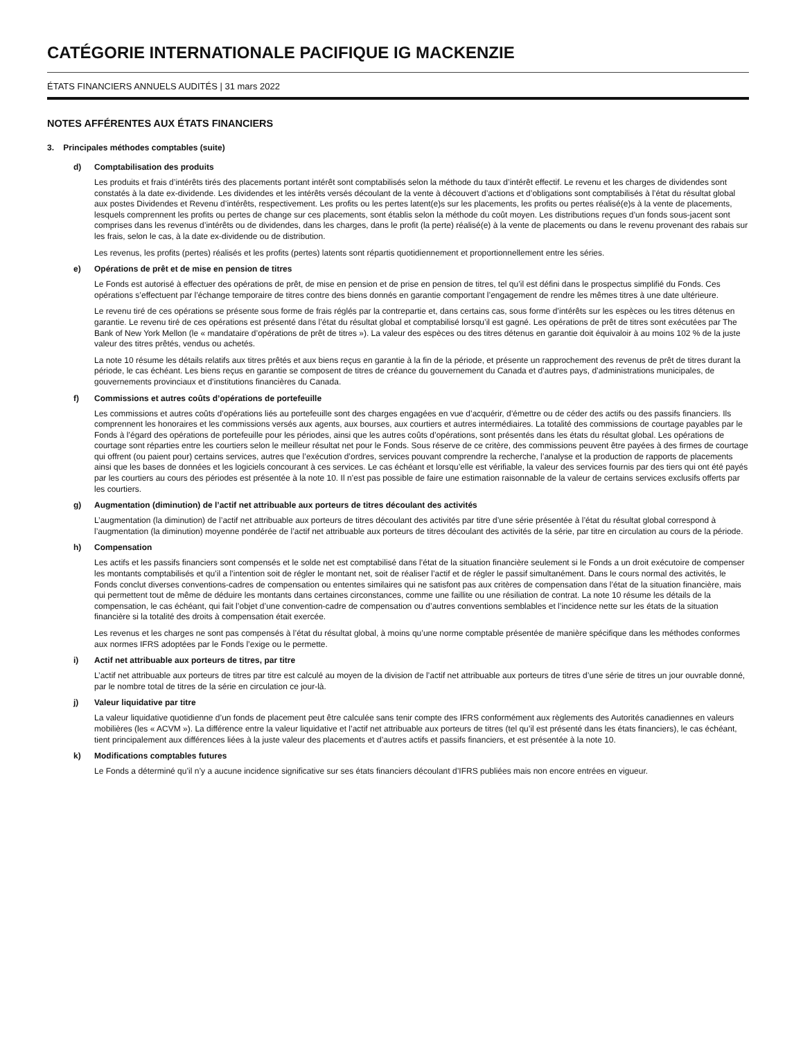CATÉGORIE INTERNATIONALE PACIFIQUE IG MACKENZIE
ÉTATS FINANCIERS ANNUELS AUDITÉS | 31 mars 2022
NOTES AFFÉRENTES AUX ÉTATS FINANCIERS
3. Principales méthodes comptables (suite)
d) Comptabilisation des produits
Les produits et frais d’intérêts tirés des placements portant intérêt sont comptabilisés selon la méthode du taux d’intérêt effectif. Le revenu et les charges de dividendes sont constatés à la date ex-dividende. Les dividendes et les intérêts versés découlant de la vente à découvert d’actions et d’obligations sont comptabilisés à l’état du résultat global aux postes Dividendes et Revenu d’intérêts, respectivement. Les profits ou les pertes latent(e)s sur les placements, les profits ou pertes réalisé(e)s à la vente de placements, lesquels comprennent les profits ou pertes de change sur ces placements, sont établis selon la méthode du coût moyen. Les distributions reçues d’un fonds sous-jacent sont comprises dans les revenus d’intérêts ou de dividendes, dans les charges, dans le profit (la perte) réalisé(e) à la vente de placements ou dans le revenu provenant des rabais sur les frais, selon le cas, à la date ex-dividende ou de distribution.
Les revenus, les profits (pertes) réalisés et les profits (pertes) latents sont répartis quotidiennement et proportionnellement entre les séries.
e) Opérations de prêt et de mise en pension de titres
Le Fonds est autorisé à effectuer des opérations de prêt, de mise en pension et de prise en pension de titres, tel qu’il est défini dans le prospectus simplifié du Fonds. Ces opérations s’effectuent par l’échange temporaire de titres contre des biens donnés en garantie comportant l’engagement de rendre les mêmes titres à une date ultérieure.
Le revenu tiré de ces opérations se présente sous forme de frais réglés par la contrepartie et, dans certains cas, sous forme d’intérêts sur les espèces ou les titres détenus en garantie. Le revenu tiré de ces opérations est présenté dans l’état du résultat global et comptabilisé lorsqu’il est gagné. Les opérations de prêt de titres sont exécutées par The Bank of New York Mellon (le « mandataire d’opérations de prêt de titres »). La valeur des espèces ou des titres détenus en garantie doit équivaloir à au moins 102 % de la juste valeur des titres prêtés, vendus ou achetés.
La note 10 résume les détails relatifs aux titres prêtés et aux biens reçus en garantie à la fin de la période, et présente un rapprochement des revenus de prêt de titres durant la période, le cas échéant. Les biens reçus en garantie se composent de titres de créance du gouvernement du Canada et d’autres pays, d’administrations municipales, de gouvernements provinciaux et d’institutions financières du Canada.
f) Commissions et autres coûts d’opérations de portefeuille
Les commissions et autres coûts d’opérations liés au portefeuille sont des charges engagées en vue d’acquérir, d’émettre ou de céder des actifs ou des passifs financiers. Ils comprennent les honoraires et les commissions versés aux agents, aux bourses, aux courtiers et autres intermédiaires. La totalité des commissions de courtage payables par le Fonds à l’égard des opérations de portefeuille pour les périodes, ainsi que les autres coûts d’opérations, sont présentés dans les états du résultat global. Les opérations de courtage sont réparties entre les courtiers selon le meilleur résultat net pour le Fonds. Sous réserve de ce critère, des commissions peuvent être payées à des firmes de courtage qui offrent (ou paient pour) certains services, autres que l’exécution d’ordres, services pouvant comprendre la recherche, l’analyse et la production de rapports de placements ainsi que les bases de données et les logiciels concourant à ces services. Le cas échéant et lorsqu’elle est vérifiable, la valeur des services fournis par des tiers qui ont été payés par les courtiers au cours des périodes est présentée à la note 10. Il n’est pas possible de faire une estimation raisonnable de la valeur de certains services exclusifs offerts par les courtiers.
g) Augmentation (diminution) de l’actif net attribuable aux porteurs de titres découlant des activités
L’augmentation (la diminution) de l’actif net attribuable aux porteurs de titres découlant des activités par titre d’une série présentée à l’état du résultat global correspond à l’augmentation (la diminution) moyenne pondérée de l’actif net attribuable aux porteurs de titres découlant des activités de la série, par titre en circulation au cours de la période.
h) Compensation
Les actifs et les passifs financiers sont compensés et le solde net est comptabilisé dans l’état de la situation financière seulement si le Fonds a un droit exécutoire de compenser les montants comptabilisés et qu’il a l’intention soit de régler le montant net, soit de réaliser l’actif et de régler le passif simultanément. Dans le cours normal des activités, le Fonds conclut diverses conventions-cadres de compensation ou ententes similaires qui ne satisfont pas aux critères de compensation dans l’état de la situation financière, mais qui permettent tout de même de déduire les montants dans certaines circonstances, comme une faillite ou une résiliation de contrat. La note 10 résume les détails de la compensation, le cas échéant, qui fait l’objet d’une convention-cadre de compensation ou d’autres conventions semblables et l’incidence nette sur les états de la situation financière si la totalité des droits à compensation était exercée.
Les revenus et les charges ne sont pas compensés à l’état du résultat global, à moins qu’une norme comptable présentée de manière spécifique dans les méthodes conformes aux normes IFRS adoptées par le Fonds l’exige ou le permette.
i) Actif net attribuable aux porteurs de titres, par titre
L’actif net attribuable aux porteurs de titres par titre est calculé au moyen de la division de l’actif net attribuable aux porteurs de titres d’une série de titres un jour ouvrable donné, par le nombre total de titres de la série en circulation ce jour-là.
j) Valeur liquidative par titre
La valeur liquidative quotidienne d’un fonds de placement peut être calculée sans tenir compte des IFRS conformément aux règlements des Autorités canadiennes en valeurs mobilières (les « ACVM »). La différence entre la valeur liquidative et l’actif net attribuable aux porteurs de titres (tel qu’il est présenté dans les états financiers), le cas échéant, tient principalement aux différences liées à la juste valeur des placements et d’autres actifs et passifs financiers, et est présentée à la note 10.
k) Modifications comptables futures
Le Fonds a déterminé qu’il n’y a aucune incidence significative sur ses états financiers découlant d’IFRS publiées mais non encore entrées en vigueur.